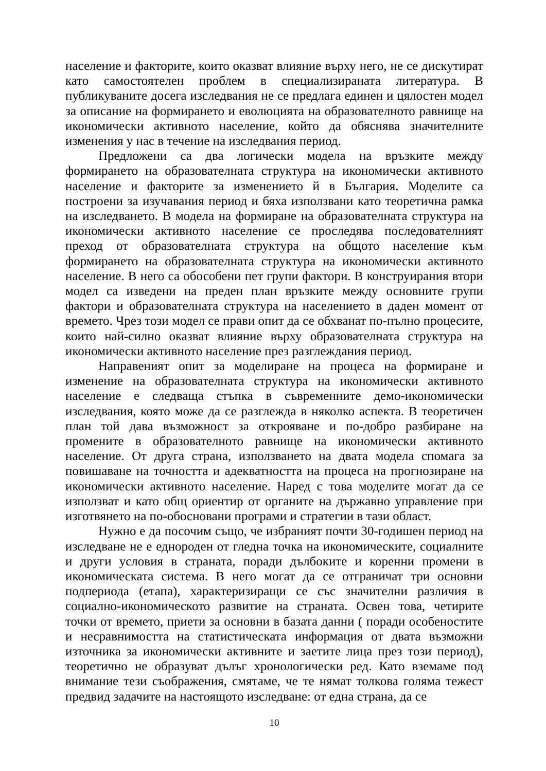население и факторите, които оказват влияние върху него, не се дискутират като самостоятелен проблем в специализираната литература. В публикуваните досега изследвания не се предлага единен и цялостен модел за описание на формирането и еволюцията на образователното равнище на икономически активното население, който да обяснява значителните изменения у нас в течение на изследвания период.
Предложени са два логически модела на връзките между формирането на образователната структура на икономически активното население и факторите за изменението й в България. Моделите са построени за изучавания период и бяха използвани като теоретична рамка на изследването. В модела на формиране на образователната структура на икономически активното население се проследява последователният преход от образователната структура на общото население към формирането на образователната структура на икономически активното население. В него са обособени пет групи фактори. В конструирания втори модел са изведени на преден план връзките между основните групи фактори и образователната структура на населението в даден момент от времето. Чрез този модел се прави опит да се обхванат по-пълно процесите, които най-силно оказват влияние върху образователната структура на икономически активното население през разглеждания период.
Направеният опит за моделиране на процеса на формиране и изменение на образователната структура на икономически активното население е следваща стъпка в съвременните демо-икономически изследвания, която може да се разглежда в няколко аспекта. В теоретичен план той дава възможност за открояване и по-добро разбиране на промените в образователното равнище на икономически активното население. От друга страна, използването на двата модела спомага за повишаване на точността и адекватността на процеса на прогнозиране на икономически активното население. Наред с това моделите могат да се използват и като общ ориентир от органите на държавно управление при изготвянето на по-обосновани програми и стратегии в тази област.
Нужно е да посочим също, че избраният почти 30-годишен период на изследване не е еднороден от гледна точка на икономическите, социалните и други условия в страната, поради дълбоките и коренни промени в икономическата система. В него могат да се отграничат три основни подпериода (етапа), характеризиращи се със значителни различия в социално-икономическото развитие на страната. Освен това, четирите точки от времето, приети за основни в базата данни ( поради особеностите и несравнимостта на статистическата информация от двата възможни източника за икономически активните и заетите лица през този период), теоретично не образуват дълъг хронологически ред. Като вземаме под внимание тези съображения, смятаме, че те нямат толкова голяма тежест предвид задачите на настоящото изследване: от една страна, да се
10